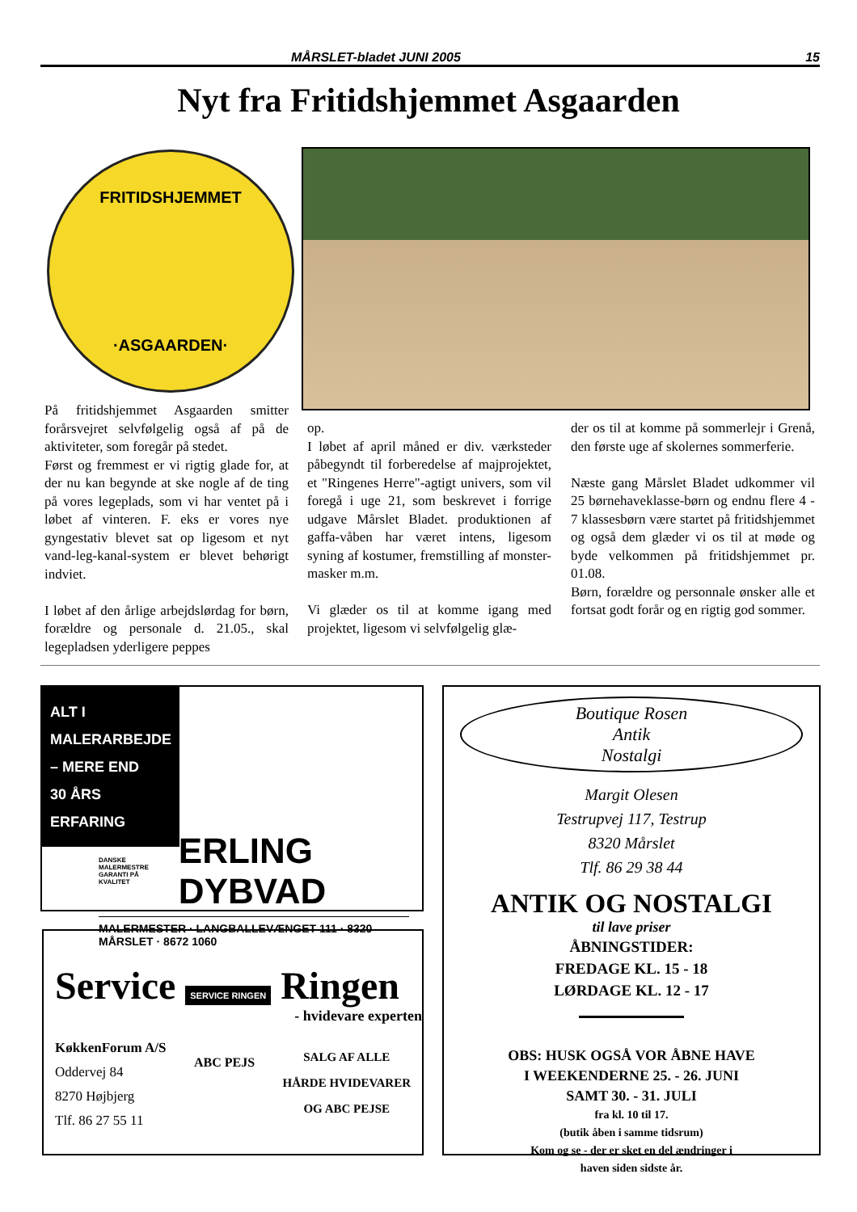MÅRSLET-bladet JUNI 2005 15
Nyt fra Fritidshjemmet Asgaarden
FRITIDSHJEMMET
·ASGAARDEN·
På fritidshjemmet Asgaarden smitter forårsvejret selvfølgelig også af på de aktiviteter, som foregår på stedet.
Først og fremmest er vi rigtig glade for, at der nu kan begynde at ske nogle af de ting på vores legeplads, som vi har ventet på i løbet af vinteren. F. eks er vores nye gyngestativ blevet sat op ligesom et nyt vand-leg-kanal-system er blevet behørigt indviet.
I løbet af den årlige arbejdslørdag for børn, forældre og personale d. 21.05., skal legepladsen yderligere peppes
op.
I løbet af april måned er div. værksteder påbegyndt til forberedelse af majprojektet, et "Ringenes Herre"-agtigt univers, som vil foregå i uge 21, som beskrevet i forrige udgave Mårslet Bladet. produktionen af gaffa-våben har været intens, ligesom syning af kostumer, fremstilling af monster-masker m.m.
Vi glæder os til at komme igang med projektet, ligesom vi selvfølgelig glæ-
der os til at komme på sommerlejr i Grenå, den første uge af skolernes sommerferie.
Næste gang Mårslet Bladet udkommer vil 25 børnehaveklasse-børn og endnu flere 4 - 7 klassesbørn være startet på fritidshjemmet og også dem glæder vi os til at møde og byde velkommen på fritidshjemmet pr. 01.08.
Børn, forældre og personnale ønsker alle et fortsat godt forår og en rigtig god sommer.
ALT I MALERARBEJDE
– MERE END
30 ÅRS
ERFARING
DANSKE MALERMESTRE
GARANTI PÅ KVALITET ERLING DYBVAD
MALERMESTER · LANGBALLEVÆNGET 111 · 8320 MÅRSLET · 8672 1060
Service SERVICE RINGEN Ringen
- hvidevare experten
KøkkenForum A/S
Oddervej 84
8270 Højbjerg
Tlf. 86 27 55 11
ABC PEJS
SALG AF ALLE
HÅRDE HVIDEVARER
OG ABC PEJSE
Boutique Rosen
Antik
Nostalgi
Margit Olesen
Testrupvej 117, Testrup
8320 Mårslet
Tlf. 86 29 38 44
ANTIK OG NOSTALGI
til lave priser
ÅBNINGSTIDER:
FREDAGE KL. 15 - 18
LØRDAGE KL. 12 - 17
OBS: HUSK OGSÅ VOR ÅBNE HAVE
I WEEKENDERNE 25. - 26. JUNI
SAMT 30. - 31. JULI
fra kl. 10 til 17.
(butik åben i samme tidsrum)
Kom og se - der er sket en del ændringer i
haven siden sidste år.